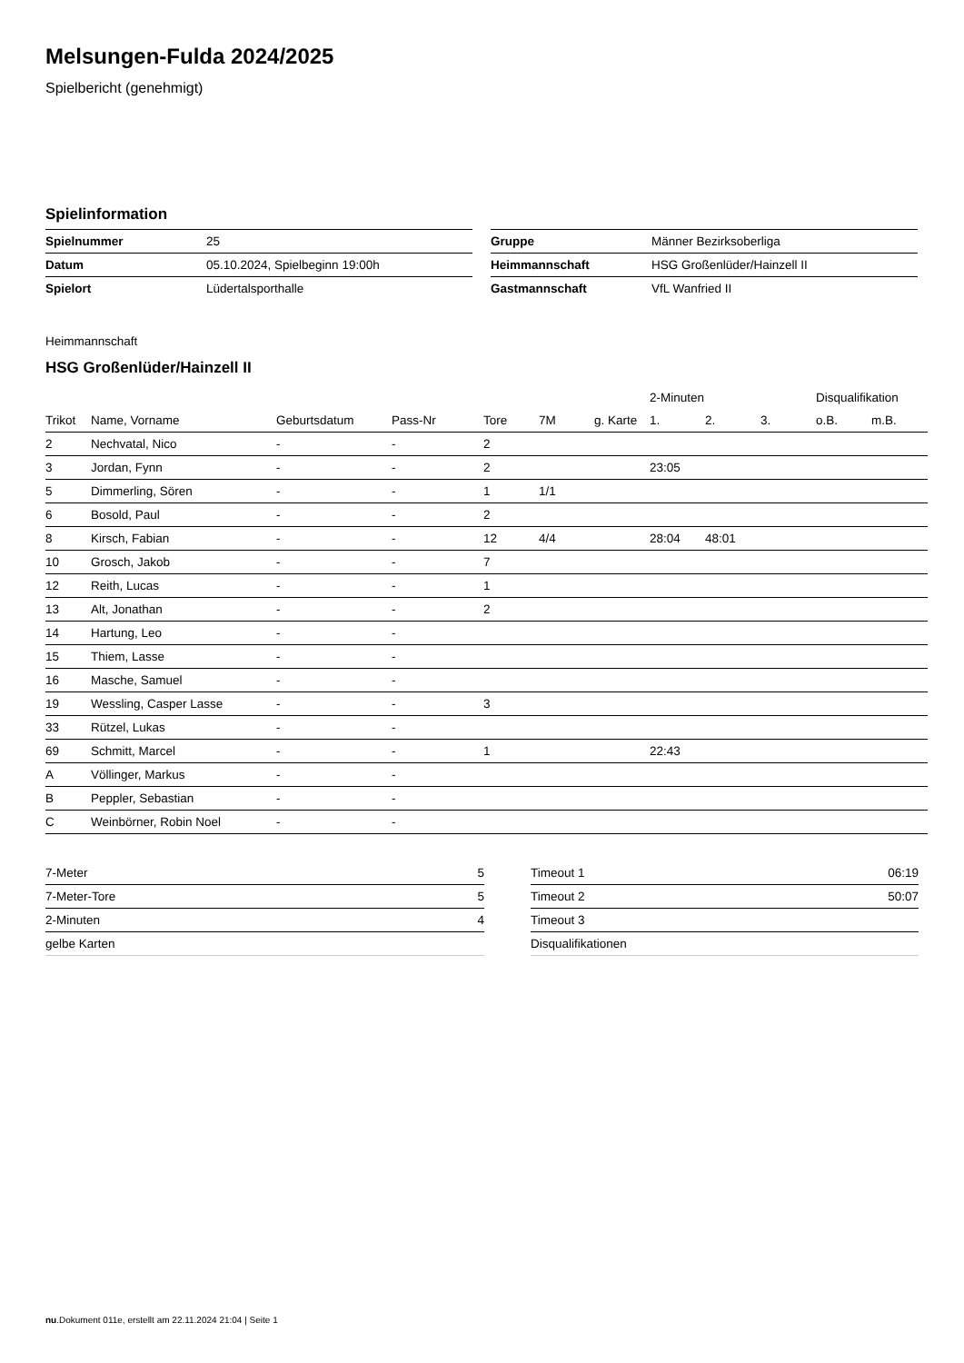Melsungen-Fulda 2024/2025
Spielbericht (genehmigt)
Spielinformation
| Spielnummer | 25 |
| Datum | 05.10.2024, Spielbeginn 19:00h |
| Spielort | Lüdertalsporthalle |
| Gruppe | Männer Bezirksoberliga |
| Heimmannschaft | HSG Großenlüder/Hainzell II |
| Gastmannschaft | VfL Wanfried II |
Heimmannschaft
HSG Großenlüder/Hainzell II
| | | | | | | | 2-Minuten | | | Disqualifikation | |
| --- | --- | --- | --- | --- | --- | --- | --- | --- | --- | --- | --- |
| Trikot | Name, Vorname | Geburtsdatum | Pass-Nr | Tore | 7M | g. Karte | 1. | 2. | 3. | o.B. | m.B. |
| 2 | Nechvatal, Nico | - | - | 2 | | | | | | | |
| 3 | Jordan, Fynn | - | - | 2 | | | 23:05 | | | | |
| 5 | Dimmerling, Sören | - | - | 1 | 1/1 | | | | | | |
| 6 | Bosold, Paul | - | - | 2 | | | | | | | |
| 8 | Kirsch, Fabian | - | - | 12 | 4/4 | | 28:04 | 48:01 | | | |
| 10 | Grosch, Jakob | - | - | 7 | | | | | | | |
| 12 | Reith, Lucas | - | - | 1 | | | | | | | |
| 13 | Alt, Jonathan | - | - | 2 | | | | | | | |
| 14 | Hartung, Leo | - | - | | | | | | | | |
| 15 | Thiem, Lasse | - | - | | | | | | | | |
| 16 | Masche, Samuel | - | - | | | | | | | | |
| 19 | Wessling, Casper Lasse | - | - | 3 | | | | | | | |
| 33 | Rützel, Lukas | - | - | | | | | | | | |
| 69 | Schmitt, Marcel | - | - | 1 | | | 22:43 | | | | |
| A | Völlinger, Markus | - | - | | | | | | | | |
| B | Peppler, Sebastian | - | - | | | | | | | | |
| C | Weinbörner, Robin Noel | - | - | | | | | | | | |
| 7-Meter | 5 |
| 7-Meter-Tore | 5 |
| 2-Minuten | 4 |
| gelbe Karten | |
| Timeout 1 | 06:19 |
| Timeout 2 | 50:07 |
| Timeout 3 | |
| Disqualifikationen | |
nu.Dokument 011e, erstellt am 22.11.2024 21:04 | Seite 1